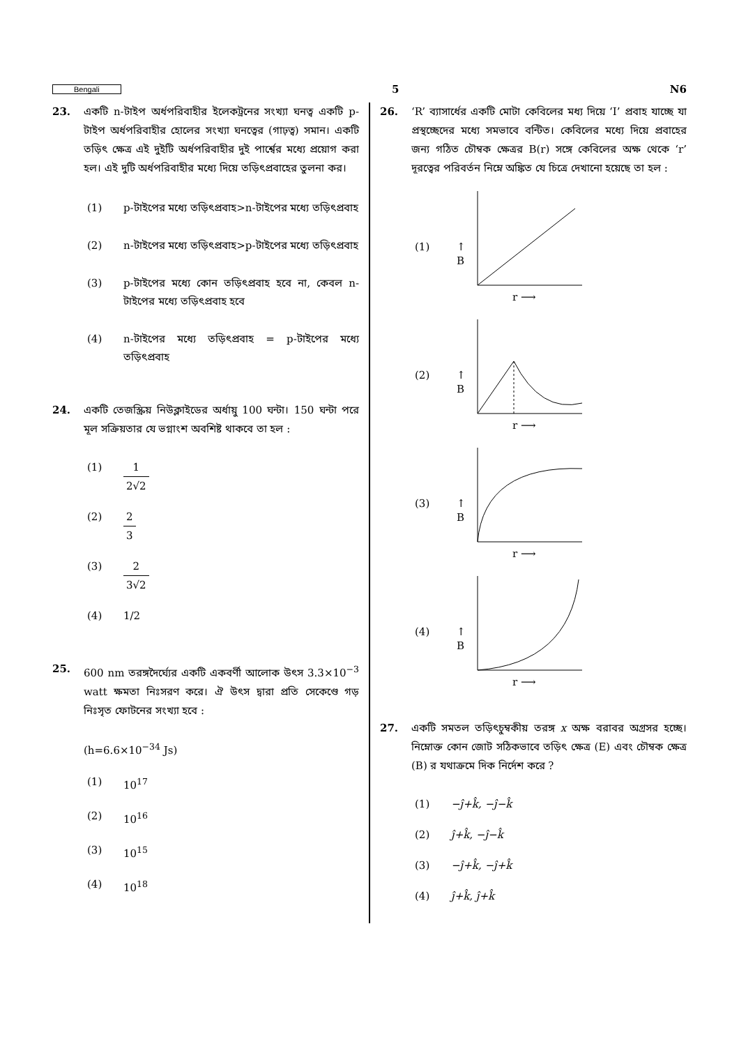Bengali 5 N6
23. একটি n-টাইপ অর্ধপরিবাহীর ইলেকট্রনের সংখ্যা ঘনত্ব একটি p-টাইপ অর্ধপরিবাহীর হোলের সংখ্যা ঘনত্বের (গাঢ়ত্ব) সমান। একটি তড়িৎ ক্ষেত্র এই দুইটি অর্ধপরিবাহীর দুই পার্শ্বের মধ্যে প্রয়োগ করা হল। এই দুটি অর্ধপরিবাহীর মধ্যে দিয়ে তড়িৎপ্রবাহের তুলনা কর।
(1) p-টাইপের মধ্যে তড়িৎপ্রবাহ>n-টাইপের মধ্যে তড়িৎপ্রবাহ
(2) n-টাইপের মধ্যে তড়িৎপ্রবাহ>p-টাইপের মধ্যে তড়িৎপ্রবাহ
(3) p-টাইপের মধ্যে কোন তড়িৎপ্রবাহ হবে না, কেবল n-টাইপের মধ্যে তড়িৎপ্রবাহ হবে
(4) n-টাইপের মধ্যে তড়িৎপ্রবাহ = p-টাইপের মধ্যে তড়িৎপ্রবাহ
24. একটি তেজস্ক্রিয় নিউক্লাইডের অর্ধায়ু 100 ঘন্টা। 150 ঘন্টা পরে মূল সক্রিয়তার যে ভগ্নাংশ অবশিষ্ট থাকবে তা হল :
(1) 1 2√2
(2) 2 3
(3) 2 3√2
(4) 1/2
25. 600 nm তরঙ্গদৈর্ঘ্যের একটি একবর্ণী আলোক উৎস 3.3×10<sup>−3</sup> watt ক্ষমতা নিঃসরণ করে। ঐ উৎস দ্বারা প্রতি সেকেণ্ডে গড় নিঃসৃত ফোটনের সংখ্যা হবে :
(h=6.6×10<sup>−34</sup> Js)
(1) 10<sup>17</sup>
(2) 10<sup>16</sup>
(3) 10<sup>15</sup>
(4) 10<sup>18</sup>
26. ‘R’ ব্যাসার্ধের একটি মোটা কেবিলের মধ্য দিয়ে ‘I’ প্রবাহ যাচ্ছে যা প্রস্থচ্ছেদের মধ্যে সমভাবে বন্টিত। কেবিলের মধ্যে দিয়ে প্রবাহের জন্য গঠিত চৌম্বক ক্ষেত্রর B(r) সঙ্গে কেবিলের অক্ষ থেকে ‘r’ দূরত্বের পরিবর্তন নিম্নে অঙ্কিত যে চিত্রে দেখানো হয়েছে তা হল :
(1)
↑
B
r ⟶
(2)
↑
B
r ⟶
(3)
↑
B
r ⟶
(4)
↑
B
r ⟶
27. একটি সমতল তড়িৎচুম্বকীয় তরঙ্গ x অক্ষ বরাবর অগ্রসর হচ্ছে। নিম্নোক্ত কোন জোট সঠিকভাবে তড়িৎ ক্ষেত্র (E) এবং চৌম্বক ক্ষেত্র (B) র যথাক্রমে দিক নির্দেশ করে ?
(1) −ĵ+k̂, −ĵ−k̂
(2) ĵ+k̂, −ĵ−k̂
(3) −ĵ+k̂, −ĵ+k̂
(4) ĵ+k̂, ĵ+k̂